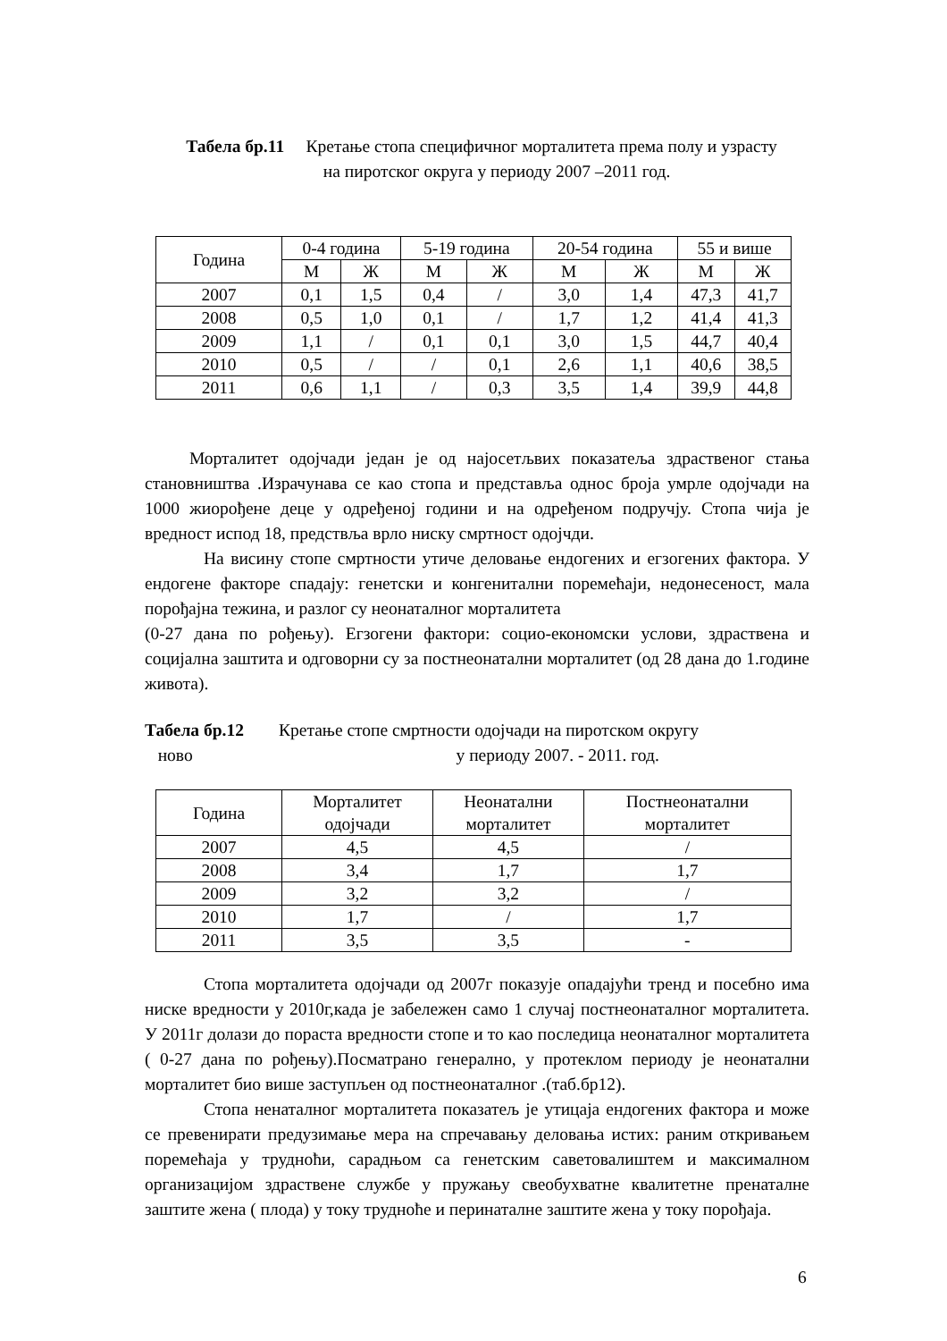Табела бр.11 Кретање стопа специфичног морталитета према полу и узрасту
на пиротског округа у периоду 2007 –2011 год.
| Година | 0-4 година | | 5-19 година | | 20-54 година | | 55 и више | |
| --- | --- | --- | --- | --- | --- | --- | --- | --- |
| | М | Ж | М | Ж | М | Ж | М | Ж |
| 2007 | 0,1 | 1,5 | 0,4 | / | 3,0 | 1,4 | 47,3 | 41,7 |
| 2008 | 0,5 | 1,0 | 0,1 | / | 1,7 | 1,2 | 41,4 | 41,3 |
| 2009 | 1,1 | / | 0,1 | 0,1 | 3,0 | 1,5 | 44,7 | 40,4 |
| 2010 | 0,5 | / | / | 0,1 | 2,6 | 1,1 | 40,6 | 38,5 |
| 2011 | 0,6 | 1,1 | / | 0,3 | 3,5 | 1,4 | 39,9 | 44,8 |
Морталитет одојчади један је од најосетљвих показатеља здраственог стања становништва .Израчунава се као стопа и представља однос броја умрле одојчади на 1000 жиорођене деце у одређеној години и на одређеном подручју. Стопа чија је вредност испод 18, предствља врло ниску смртност одојчди.
На висину стопе смртности утиче деловање ендогених и егзогених фактора. У ендогене факторе спадају: генетски и конгенитални поремећаји, недонесеност, мала порођајна тежина, и разлог су неонаталног морталитета
(0-27 дана по рођењу). Егзогени фактори: социо-економски услови, здраствена и социјална заштита и одговорни су за постнеонатални морталитет (од 28 дана до 1.године живота).
Табела бр.12 Кретање стопе смртности одојчади на пиротском округу
ново у периоду 2007. - 2011. год.
| Година | Морталитет одојчади | Неонатални морталитет | Постнеонатални морталитет |
| --- | --- | --- | --- |
| 2007 | 4,5 | 4,5 | / |
| 2008 | 3,4 | 1,7 | 1,7 |
| 2009 | 3,2 | 3,2 | / |
| 2010 | 1,7 | / | 1,7 |
| 2011 | 3,5 | 3,5 | - |
Стопа морталитета одојчади од 2007г показује опадајући тренд и посебно има ниске вредности у 2010г,када је забележен само 1 случај постнеонаталног морталитета. У 2011г долази до пораста вредности стопе и то као последица неонаталног морталитета ( 0-27 дана по рођењу).Посматрано генерално, у протеклом периоду је неонатални морталитет био више заступљен од постнеонаталног .(таб.бр12).
Стопа ненаталног морталитета показатељ је утицаја ендогених фактора и може се превенирати предузимање мера на спречавању деловања истих: раним откривањем поремећаја у трудноћи, сарадњом са генетским саветовалиштем и максималном организацијом здраствене службе у пружању свеобухватне квалитетне пренаталне заштите жена ( плода) у току трудноће и перинаталне заштите жена у току порођаја.
6